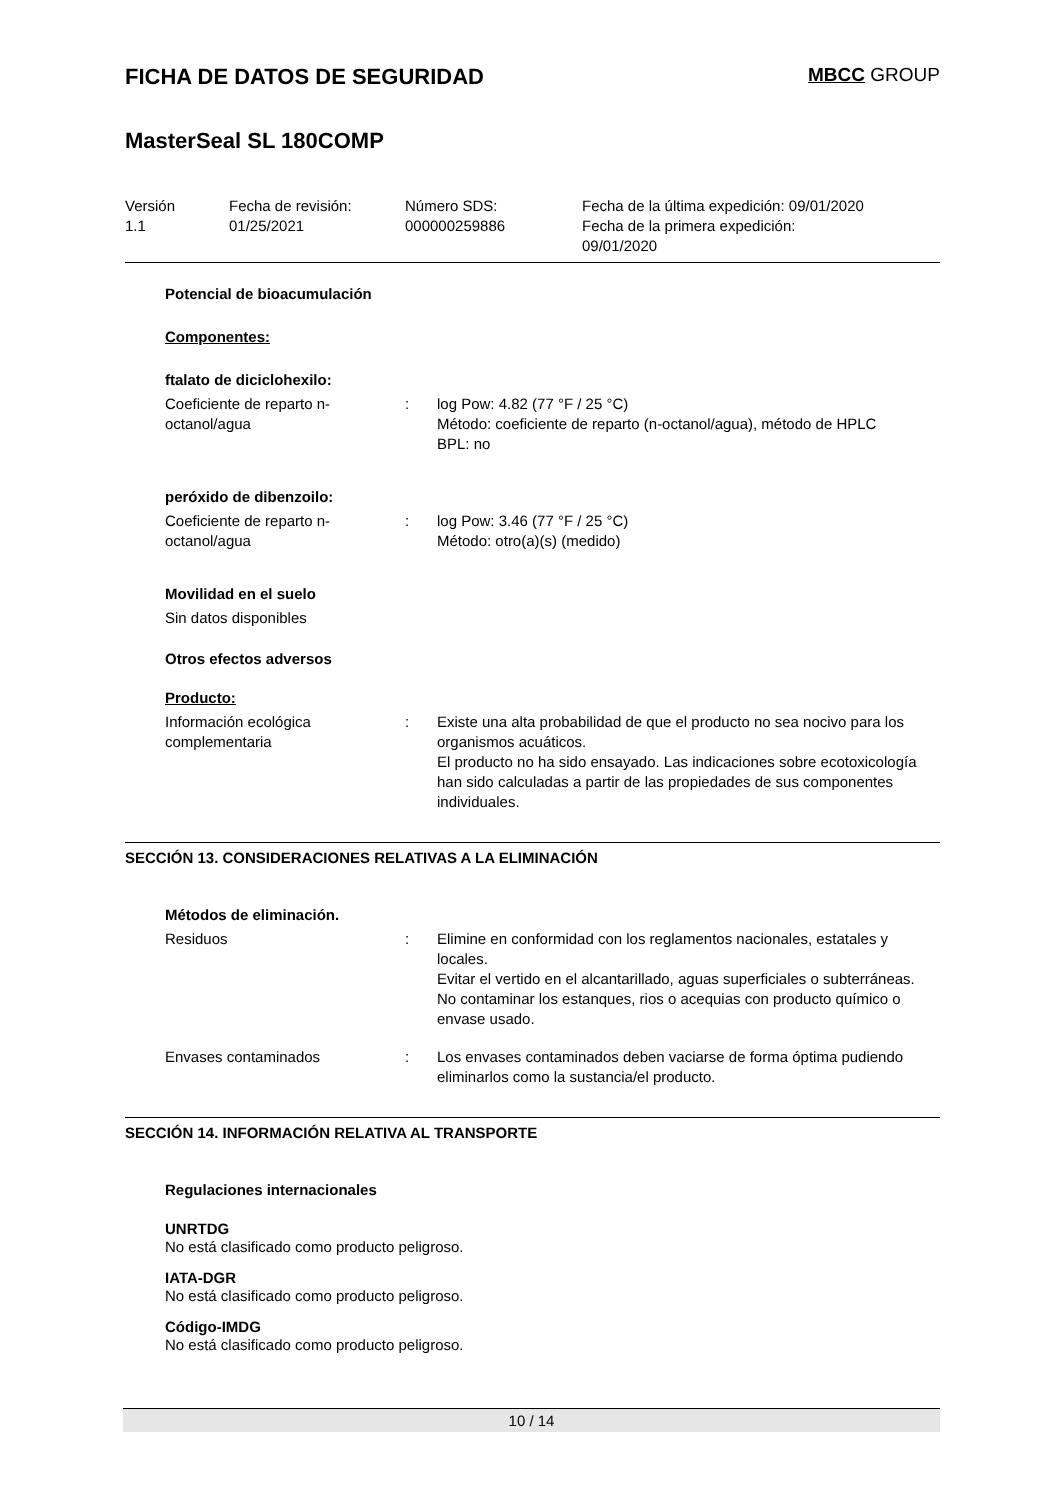FICHA DE DATOS DE SEGURIDAD MBCC GROUP
MasterSeal SL 180COMP
Versión
1.1
Fecha de revisión:
01/25/2021
Número SDS:
000000259886
Fecha de la última expedición: 09/01/2020
Fecha de la primera expedición:
09/01/2020
Potencial de bioacumulación
Componentes:
ftalato de diciclohexilo:
Coeficiente de reparto n-octanol/agua
: log Pow: 4.82 (77 °F / 25 °C)
Método: coeficiente de reparto (n-octanol/agua), método de HPLC
BPL: no
peróxido de dibenzoilo:
Coeficiente de reparto n-octanol/agua
: log Pow: 3.46 (77 °F / 25 °C)
Método: otro(a)(s) (medido)
Movilidad en el suelo
Sin datos disponibles
Otros efectos adversos
Producto:
Información ecológica complementaria
: Existe una alta probabilidad de que el producto no sea nocivo para los organismos acuáticos.
El producto no ha sido ensayado. Las indicaciones sobre ecotoxicología han sido calculadas a partir de las propiedades de sus componentes individuales.
SECCIÓN 13. CONSIDERACIONES RELATIVAS A LA ELIMINACIÓN
Métodos de eliminación.
Residuos : Elimine en conformidad con los reglamentos nacionales, estatales y locales.
Evitar el vertido en el alcantarillado, aguas superficiales o subterráneas.
No contaminar los estanques, rios o acequias con producto químico o envase usado.
Envases contaminados : Los envases contaminados deben vaciarse de forma óptima pudiendo eliminarlos como la sustancia/el producto.
SECCIÓN 14. INFORMACIÓN RELATIVA AL TRANSPORTE
Regulaciones internacionales
UNRTDG
No está clasificado como producto peligroso.
IATA-DGR
No está clasificado como producto peligroso.
Código-IMDG
No está clasificado como producto peligroso.
10 / 14